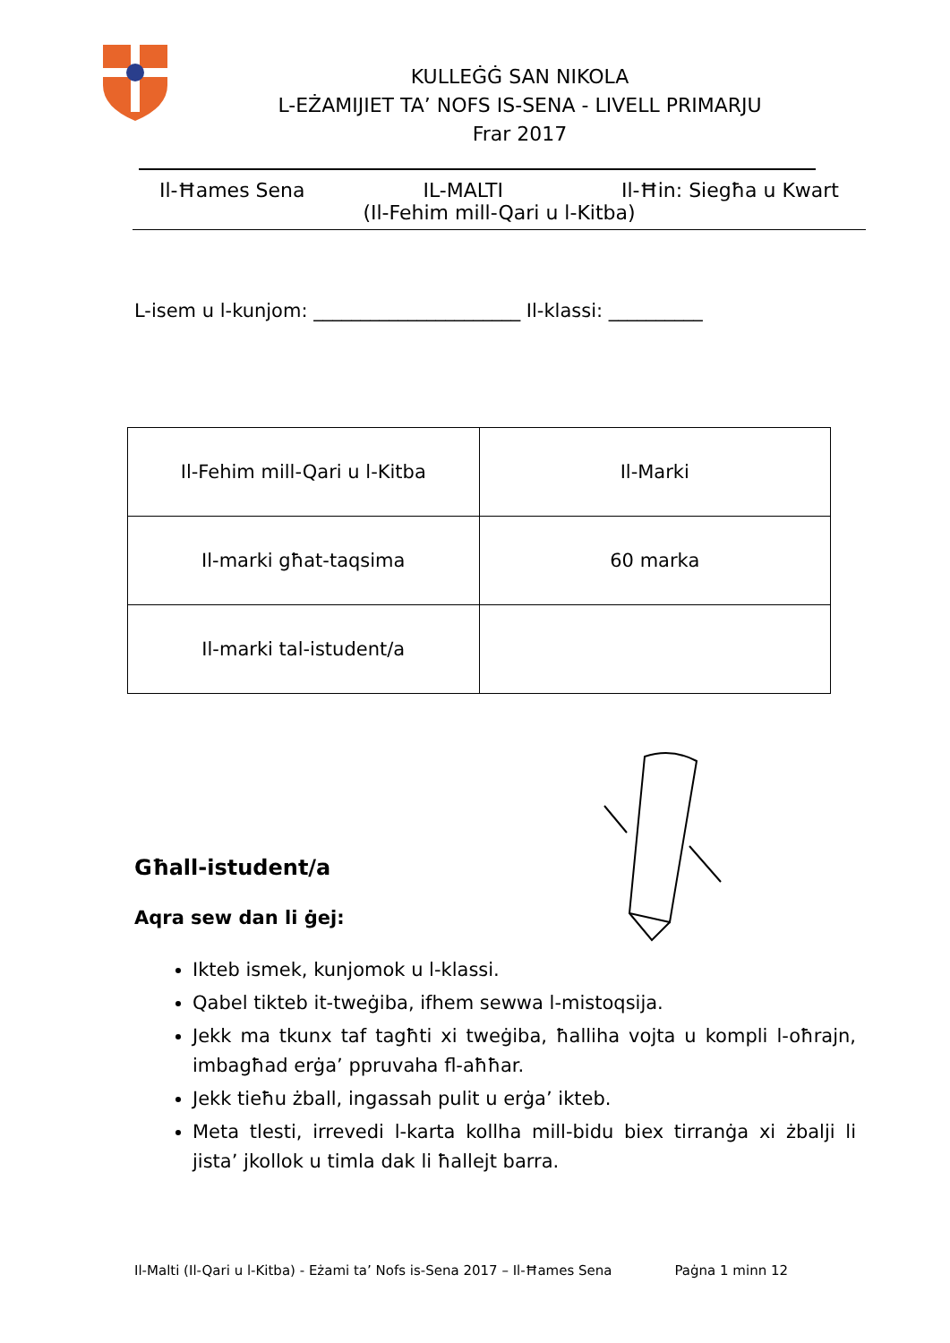KULLEĠĠ SAN NIKOLA
L-EŻAMIJIET TA’ NOFS IS-SENA - LIVELL PRIMARJU
Frar 2017
Il-Ħames Sena IL-MALTI Il-Ħin: Siegħa u Kwart
(Il-Fehim mill-Qari u l-Kitba)
L-isem u l-kunjom: ______________________ Il-klassi: __________
| Il-Fehim mill-Qari u l-Kitba | Il-Marki |
| Il-marki għat-taqsima | 60 marka |
| Il-marki tal-istudent/a | |
Għall-istudent/a
Aqra sew dan li ġej:
Ikteb ismek, kunjomok u l-klassi.
Qabel tikteb it-tweġiba, ifhem sewwa l-mistoqsija.
Jekk ma tkunx taf tagħti xi tweġiba, ħalliha vojta u kompli l-oħrajn, imbagħad erġa’ ppruvaha fl-aħħar.
Jekk tieħu żball, ingassah pulit u erġa’ ikteb.
Meta tlesti, irrevedi l-karta kollha mill-bidu biex tirranġa xi żbalji li jista’ jkollok u timla dak li ħallejt barra.
Il-Malti (Il-Qari u l-Kitba) - Eżami ta’ Nofs is-Sena 2017 – Il-Ħames Sena Paġna 1 minn 12